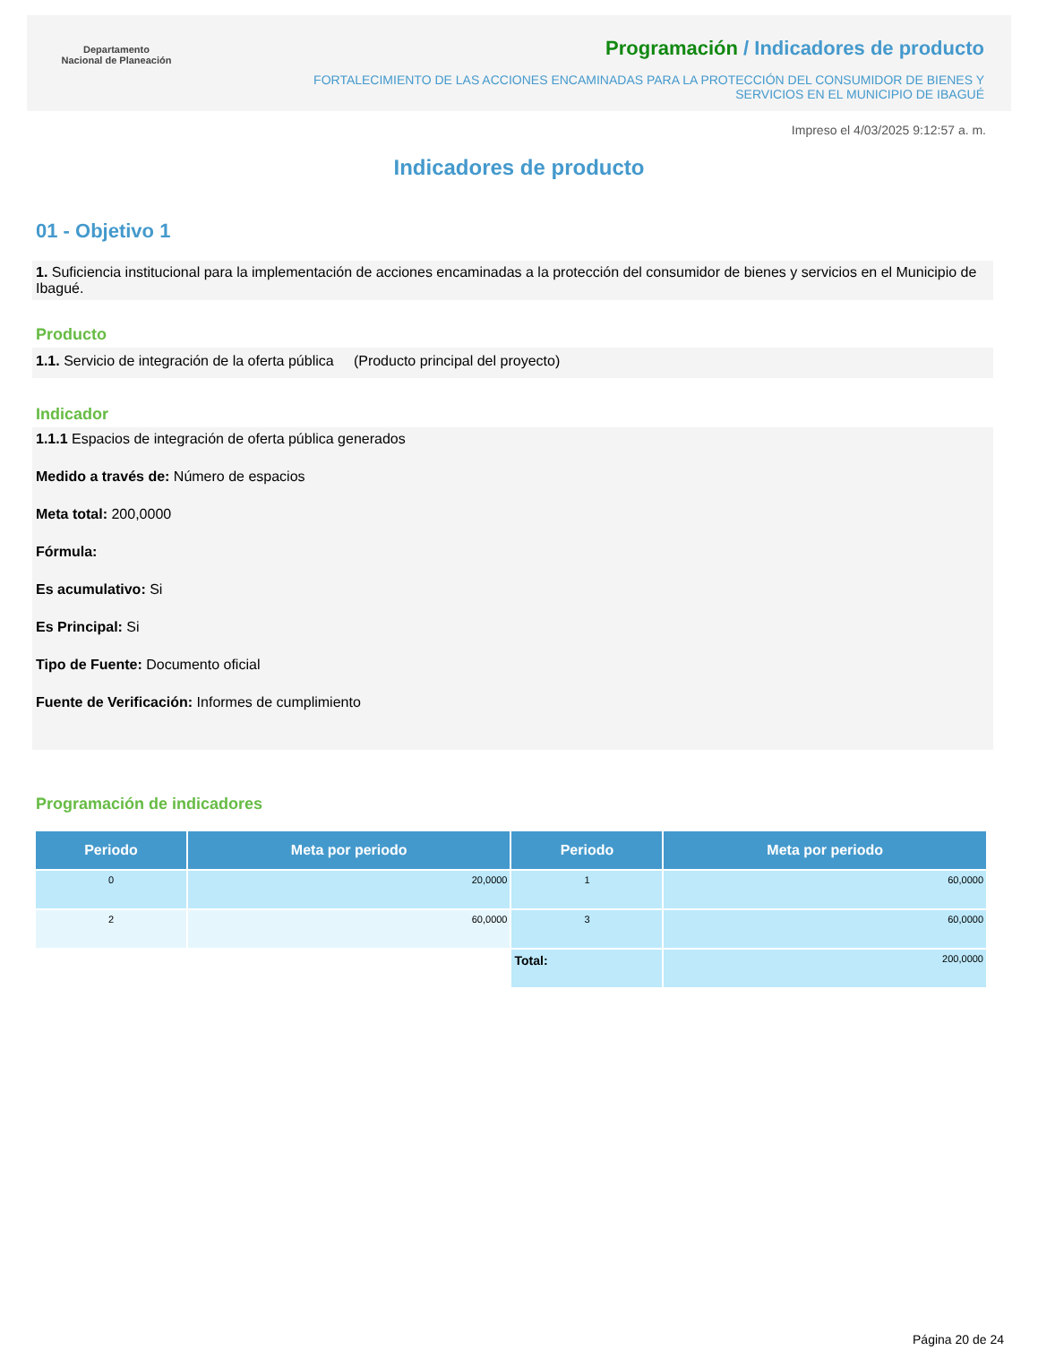Departamento
Nacional de Planeación
Programación / Indicadores de producto
FORTALECIMIENTO DE LAS ACCIONES ENCAMINADAS PARA LA PROTECCIÓN DEL CONSUMIDOR DE BIENES Y SERVICIOS EN EL MUNICIPIO DE IBAGUÉ
Impreso el 4/03/2025 9:12:57 a. m.
Indicadores de producto
01 - Objetivo 1
1. Suficiencia institucional para la implementación de acciones encaminadas a la protección del consumidor de bienes y servicios en el Municipio de Ibagué.
Producto
1.1. Servicio de integración de la oferta pública (Producto principal del proyecto)
Indicador
1.1.1 Espacios de integración de oferta pública generados
Medido a través de: Número de espacios
Meta total: 200,0000
Fórmula:
Es acumulativo: Si
Es Principal: Si
Tipo de Fuente: Documento oficial
Fuente de Verificación: Informes de cumplimiento
Programación de indicadores
| Periodo | Meta por periodo | Periodo | Meta por periodo |
| --- | --- | --- | --- |
| 0 | 20,0000 | 1 | 60,0000 |
| 2 | 60,0000 | 3 | 60,0000 |
| | | Total: | 200,0000 |
Página 20 de 24